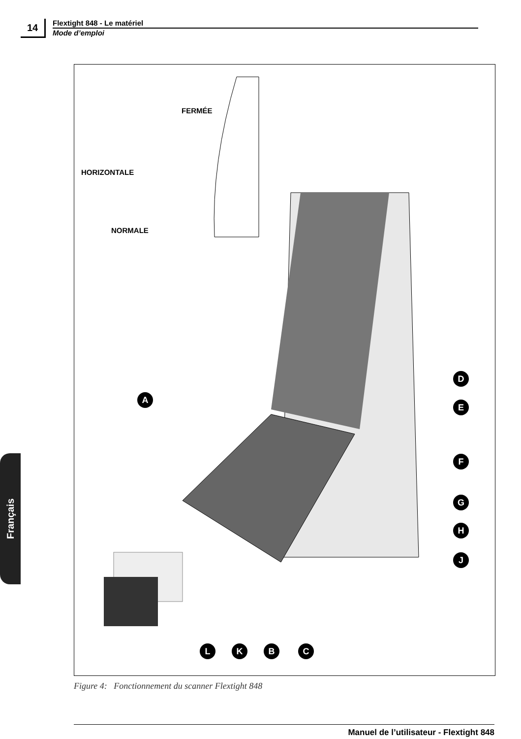14
Flextight 848 - Le matériel
Mode d’emploi
FERMÉE
HORIZONTALE
NORMALE
A
D
E
F
G
H
J
L K B C
Figure 4: Fonctionnement du scanner Flextight 848
Français
Manuel de l’utilisateur - Flextight 848